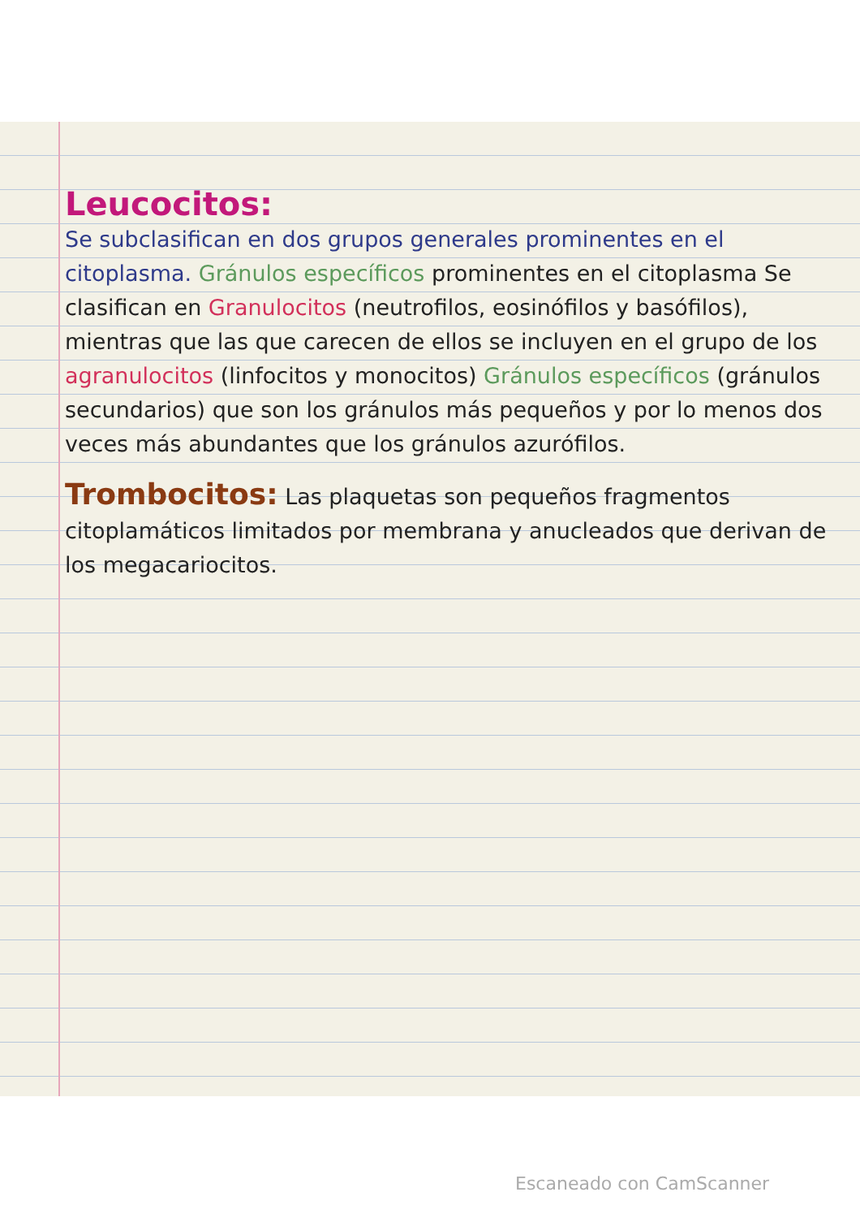Leucocitos:
Se subclasifican en dos grupos generales prominentes en el citoplasma. Gránulos específicos prominentes en el citoplasma Se clasifican en Granulocitos (neutrofilos, eosinófilos y basófilos), mientras que las que carecen de ellos se incluyen en el grupo de los agranulocitos (linfocitos y monocitos) Gránulos específicos (gránulos secundarios) que son los gránulos más pequeños y por lo menos dos veces más abundantes que los gránulos azurófilos.
Trombocitos: Las plaquetas son pequeños fragmentos citoplamáticos limitados por membrana y anucleados que derivan de los megacariocitos.
Escaneado con CamScanner